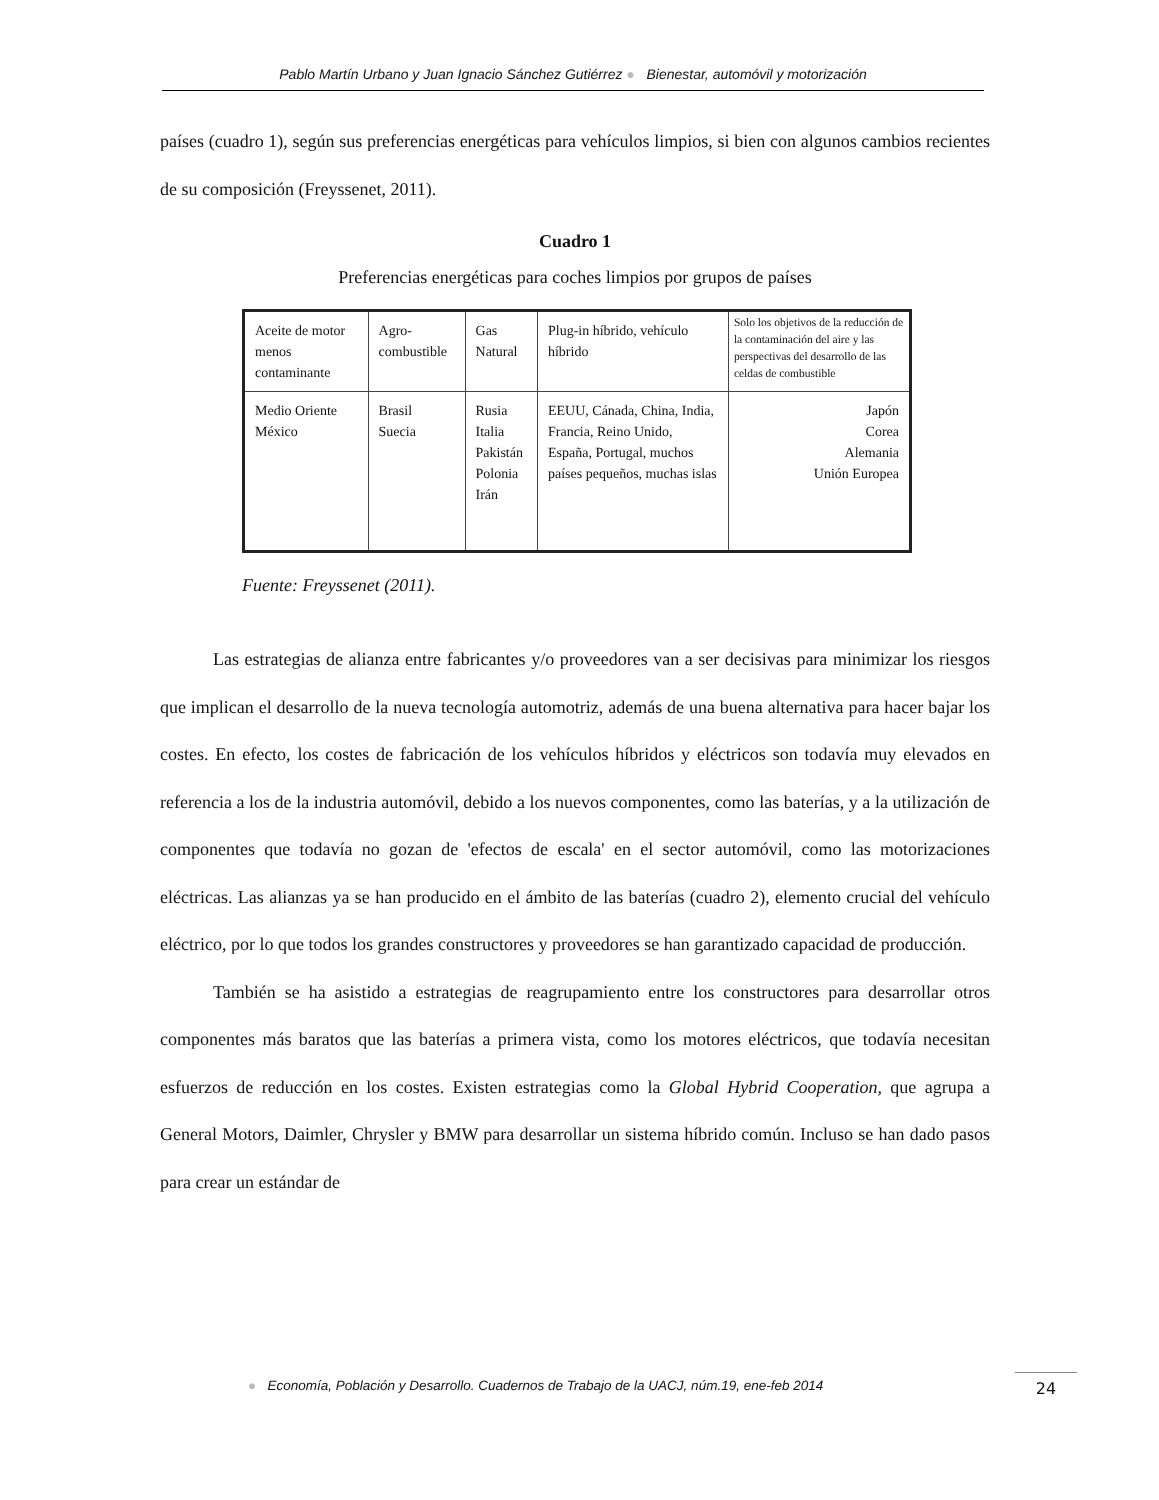Pablo Martín Urbano y Juan Ignacio Sánchez Gutiérrez ● Bienestar, automóvil y motorización
países (cuadro 1), según sus preferencias energéticas para vehículos limpios, si bien con algunos cambios recientes de su composición (Freyssenet, 2011).
Cuadro 1
Preferencias energéticas para coches limpios por grupos de países
| Aceite de motor menos contaminante | Agro- combustible | Gas Natural | Plug-in híbrido, vehículo híbrido | Solo los objetivos de la reducción de la contaminación del aire y las perspectivas del desarrollo de las celdas de combustible |
| Medio Oriente México | Brasil Suecia | Rusia Italia Pakistán Polonia Irán | EEUU, Cánada, China, India, Francia, Reino Unido, España, Portugal, muchos países pequeños, muchas islas | Japón Corea Alemania Unión Europea |
Fuente: Freyssenet (2011).
Las estrategias de alianza entre fabricantes y/o proveedores van a ser decisivas para minimizar los riesgos que implican el desarrollo de la nueva tecnología automotriz, además de una buena alternativa para hacer bajar los costes. En efecto, los costes de fabricación de los vehículos híbridos y eléctricos son todavía muy elevados en referencia a los de la industria automóvil, debido a los nuevos componentes, como las baterías, y a la utilización de componentes que todavía no gozan de 'efectos de escala' en el sector automóvil, como las motorizaciones eléctricas. Las alianzas ya se han producido en el ámbito de las baterías (cuadro 2), elemento crucial del vehículo eléctrico, por lo que todos los grandes constructores y proveedores se han garantizado capacidad de producción.
También se ha asistido a estrategias de reagrupamiento entre los constructores para desarrollar otros componentes más baratos que las baterías a primera vista, como los motores eléctricos, que todavía necesitan esfuerzos de reducción en los costes. Existen estrategias como la Global Hybrid Cooperation, que agrupa a General Motors, Daimler, Chrysler y BMW para desarrollar un sistema híbrido común. Incluso se han dado pasos para crear un estándar de
● Economía, Población y Desarrollo. Cuadernos de Trabajo de la UACJ, núm.19, ene-feb 2014
24